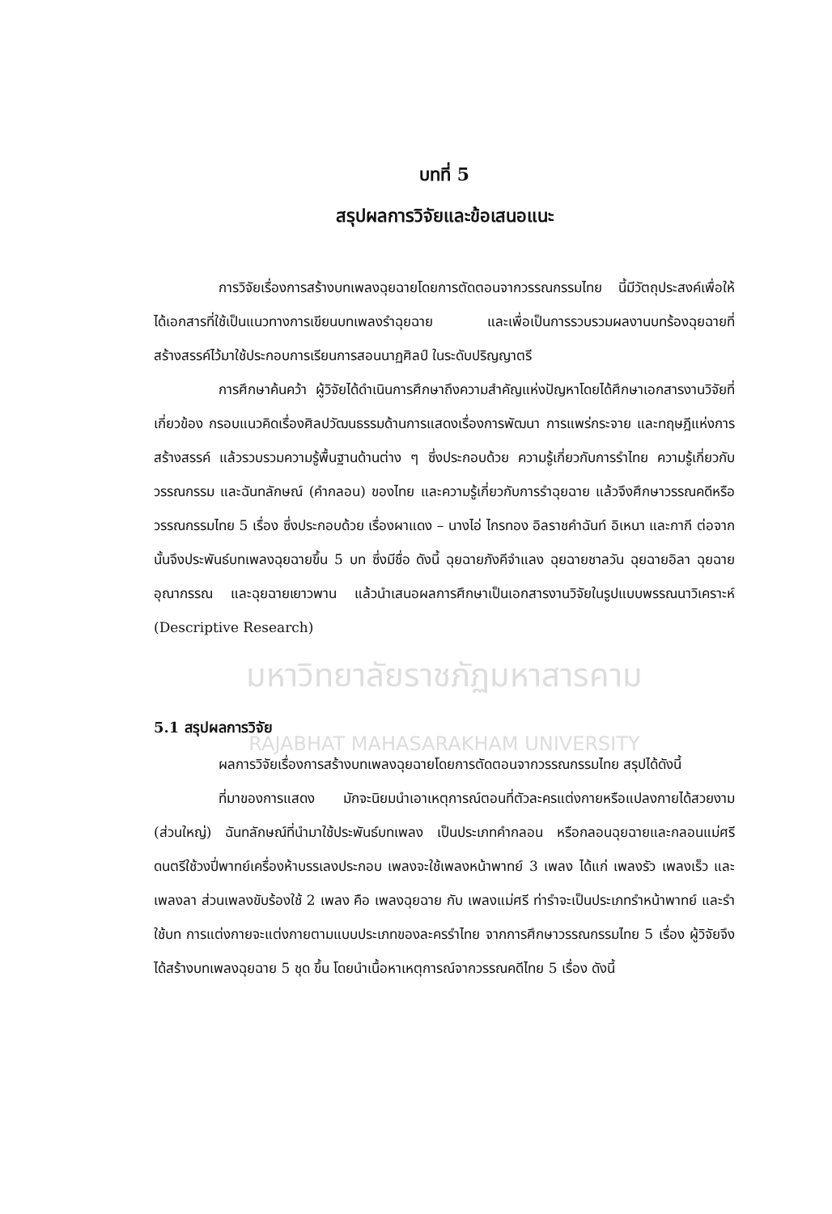บทที่ 5
สรุปผลการวิจัยและข้อเสนอแนะ
การวิจัยเรื่องการสร้างบทเพลงฉุยฉายโดยการตัดตอนจากวรรณกรรมไทย นี้มีวัตถุประสงค์เพื่อให้ได้เอกสารที่ใช้เป็นแนวทางการเขียนบทเพลงรำฉุยฉาย และเพื่อเป็นการรวบรวมผลงานบทร้องฉุยฉายที่สร้างสรรค์ไว้มาใช้ประกอบการเรียนการสอนนาฏศิลป์ ในระดับปริญญาตรี
การศึกษาค้นคว้า ผู้วิจัยได้ดำเนินการศึกษาถึงความสำคัญแห่งปัญหาโดยได้ศึกษาเอกสารงานวิจัยที่เกี่ยวข้อง กรอบแนวคิดเรื่องศิลปวัฒนธรรมด้านการแสดงเรื่องการพัฒนา การแพร่กระจาย และทฤษฎีแห่งการสร้างสรรค์ แล้วรวบรวมความรู้พื้นฐานด้านต่าง ๆ ซึ่งประกอบด้วย ความรู้เกี่ยวกับการรำไทย ความรู้เกี่ยวกับวรรณกรรม และฉันทลักษณ์ (คำกลอน) ของไทย และความรู้เกี่ยวกับการรำฉุยฉาย แล้วจึงศึกษาวรรณคดีหรือวรรณกรรมไทย 5 เรื่อง ซึ่งประกอบด้วย เรื่องผาแดง – นางไอ่ ไกรทอง อิลราชคำฉันท์ อิเหนา และกากี ต่อจากนั้นจึงประพันธ์บทเพลงฉุยฉายขึ้น 5 บท ซึ่งมีชื่อ ดังนี้ ฉุยฉายภังคีจำแลง ฉุยฉายชาลวัน ฉุยฉายอิลา ฉุยฉายอุณากรรณ และฉุยฉายเยาวพาน แล้วนำเสนอผลการศึกษาเป็นเอกสารงานวิจัยในรูปแบบพรรณนาวิเคราะห์ (Descriptive Research)
มหาวิทยาลัยราชภัฏมหาสารคาม
5.1 สรุปผลการวิจัย
RAJABHAT MAHASARAKHAM UNIVERSITY
ผลการวิจัยเรื่องการสร้างบทเพลงฉุยฉายโดยการตัดตอนจากวรรณกรรมไทย สรุปได้ดังนี้
ที่มาของการแสดง มักจะนิยมนำเอาเหตุการณ์ตอนที่ตัวละครแต่งกายหรือแปลงกายได้สวยงาม (ส่วนใหญ่) ฉันทลักษณ์ที่นำมาใช้ประพันธ์บทเพลง เป็นประเภทคำกลอน หรือกลอนฉุยฉายและกลอนแม่ศรี ดนตรีใช้วงปี่พาทย์เครื่องห้าบรรเลงประกอบ เพลงจะใช้เพลงหน้าพาทย์ 3 เพลง ได้แก่ เพลงรัว เพลงเร็ว และเพลงลา ส่วนเพลงขับร้องใช้ 2 เพลง คือ เพลงฉุยฉาย กับ เพลงแม่ศรี ท่ารำจะเป็นประเภทรำหน้าพาทย์ และรำใช้บท การแต่งกายจะแต่งกายตามแบบประเภทของละครรำไทย จากการศึกษาวรรณกรรมไทย 5 เรื่อง ผู้วิจัยจึงได้สร้างบทเพลงฉุยฉาย 5 ชุด ขึ้น โดยนำเนื้อหาเหตุการณ์จากวรรณคดีไทย 5 เรื่อง ดังนี้